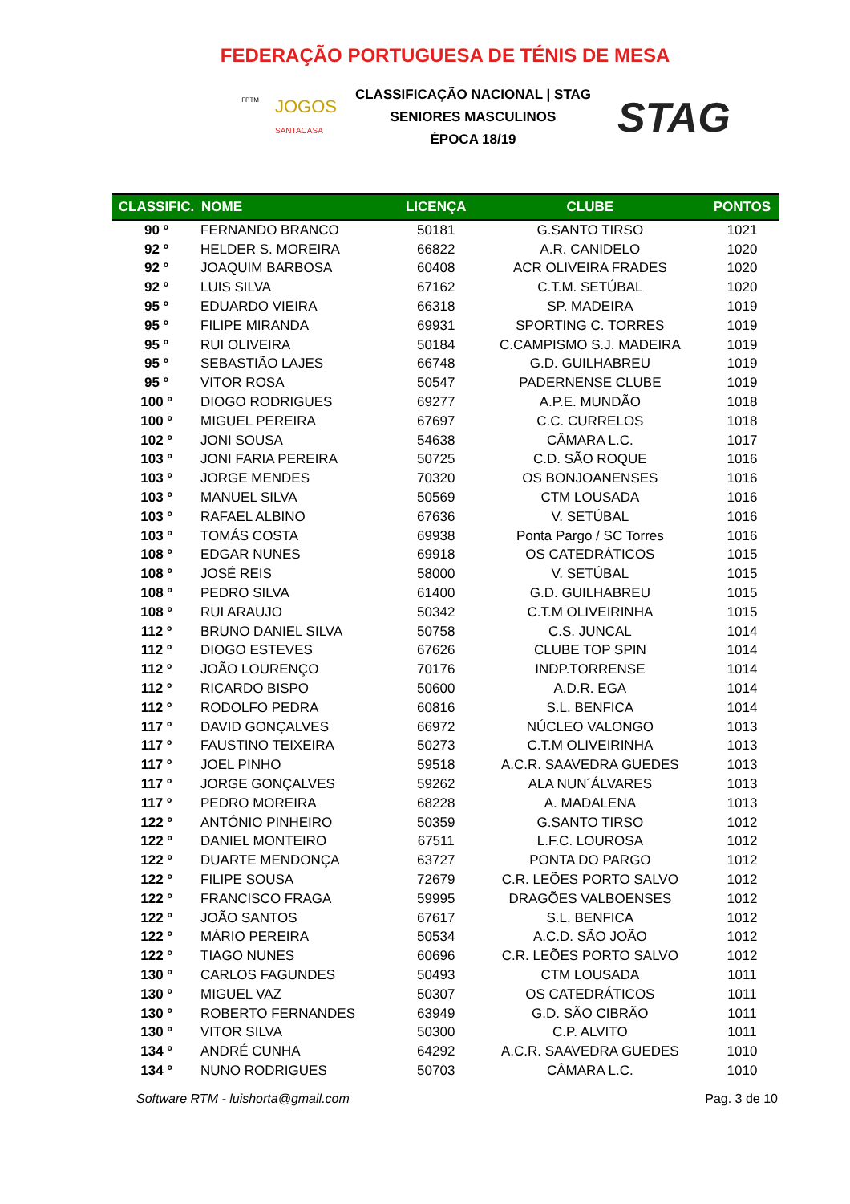FEDERAÇÃO PORTUGUESA DE TÉNIS DE MESA
FPTM JOGOS
SANTACASA
CLASSIFICAÇÃO NACIONAL | STAG
SENIORES MASCULINOS
ÉPOCA 18/19
STAG
| CLASSIFIC. | NOME | LICENÇA | CLUBE | PONTOS |
| --- | --- | --- | --- | --- |
| 90 º | FERNANDO BRANCO | 50181 | G.SANTO TIRSO | 1021 |
| 92 º | HELDER S. MOREIRA | 66822 | A.R. CANIDELO | 1020 |
| 92 º | JOAQUIM BARBOSA | 60408 | ACR OLIVEIRA FRADES | 1020 |
| 92 º | LUIS SILVA | 67162 | C.T.M. SETÚBAL | 1020 |
| 95 º | EDUARDO VIEIRA | 66318 | SP. MADEIRA | 1019 |
| 95 º | FILIPE MIRANDA | 69931 | SPORTING C. TORRES | 1019 |
| 95 º | RUI OLIVEIRA | 50184 | C.CAMPISMO S.J. MADEIRA | 1019 |
| 95 º | SEBASTIÃO LAJES | 66748 | G.D. GUILHABREU | 1019 |
| 95 º | VITOR ROSA | 50547 | PADERNENSE CLUBE | 1019 |
| 100 º | DIOGO RODRIGUES | 69277 | A.P.E. MUNDÃO | 1018 |
| 100 º | MIGUEL PEREIRA | 67697 | C.C. CURRELOS | 1018 |
| 102 º | JONI SOUSA | 54638 | CÂMARA L.C. | 1017 |
| 103 º | JONI FARIA PEREIRA | 50725 | C.D. SÃO ROQUE | 1016 |
| 103 º | JORGE MENDES | 70320 | OS BONJOANENSES | 1016 |
| 103 º | MANUEL SILVA | 50569 | CTM LOUSADA | 1016 |
| 103 º | RAFAEL ALBINO | 67636 | V. SETÚBAL | 1016 |
| 103 º | TOMÁS COSTA | 69938 | Ponta Pargo / SC Torres | 1016 |
| 108 º | EDGAR NUNES | 69918 | OS CATEDRÁTICOS | 1015 |
| 108 º | JOSÉ REIS | 58000 | V. SETÚBAL | 1015 |
| 108 º | PEDRO SILVA | 61400 | G.D. GUILHABREU | 1015 |
| 108 º | RUI ARAUJO | 50342 | C.T.M OLIVEIRINHA | 1015 |
| 112 º | BRUNO DANIEL SILVA | 50758 | C.S. JUNCAL | 1014 |
| 112 º | DIOGO ESTEVES | 67626 | CLUBE TOP SPIN | 1014 |
| 112 º | JOÃO LOURENÇO | 70176 | INDP.TORRENSE | 1014 |
| 112 º | RICARDO BISPO | 50600 | A.D.R. EGA | 1014 |
| 112 º | RODOLFO PEDRA | 60816 | S.L. BENFICA | 1014 |
| 117 º | DAVID GONÇALVES | 66972 | NÚCLEO VALONGO | 1013 |
| 117 º | FAUSTINO TEIXEIRA | 50273 | C.T.M OLIVEIRINHA | 1013 |
| 117 º | JOEL PINHO | 59518 | A.C.R. SAAVEDRA GUEDES | 1013 |
| 117 º | JORGE GONÇALVES | 59262 | ALA NUN´ÁLVARES | 1013 |
| 117 º | PEDRO MOREIRA | 68228 | A. MADALENA | 1013 |
| 122 º | ANTÓNIO PINHEIRO | 50359 | G.SANTO TIRSO | 1012 |
| 122 º | DANIEL MONTEIRO | 67511 | L.F.C. LOUROSA | 1012 |
| 122 º | DUARTE MENDONÇA | 63727 | PONTA DO PARGO | 1012 |
| 122 º | FILIPE SOUSA | 72679 | C.R. LEÕES PORTO SALVO | 1012 |
| 122 º | FRANCISCO FRAGA | 59995 | DRAGÕES VALBOENSES | 1012 |
| 122 º | JOÃO SANTOS | 67617 | S.L. BENFICA | 1012 |
| 122 º | MÁRIO PEREIRA | 50534 | A.C.D. SÃO JOÃO | 1012 |
| 122 º | TIAGO NUNES | 60696 | C.R. LEÕES PORTO SALVO | 1012 |
| 130 º | CARLOS FAGUNDES | 50493 | CTM LOUSADA | 1011 |
| 130 º | MIGUEL VAZ | 50307 | OS CATEDRÁTICOS | 1011 |
| 130 º | ROBERTO FERNANDES | 63949 | G.D. SÃO CIBRÃO | 1011 |
| 130 º | VITOR SILVA | 50300 | C.P. ALVITO | 1011 |
| 134 º | ANDRÉ CUNHA | 64292 | A.C.R. SAAVEDRA GUEDES | 1010 |
| 134 º | NUNO RODRIGUES | 50703 | CÂMARA L.C. | 1010 |
Software RTM - luishorta@gmail.com Pag. 3 de 10